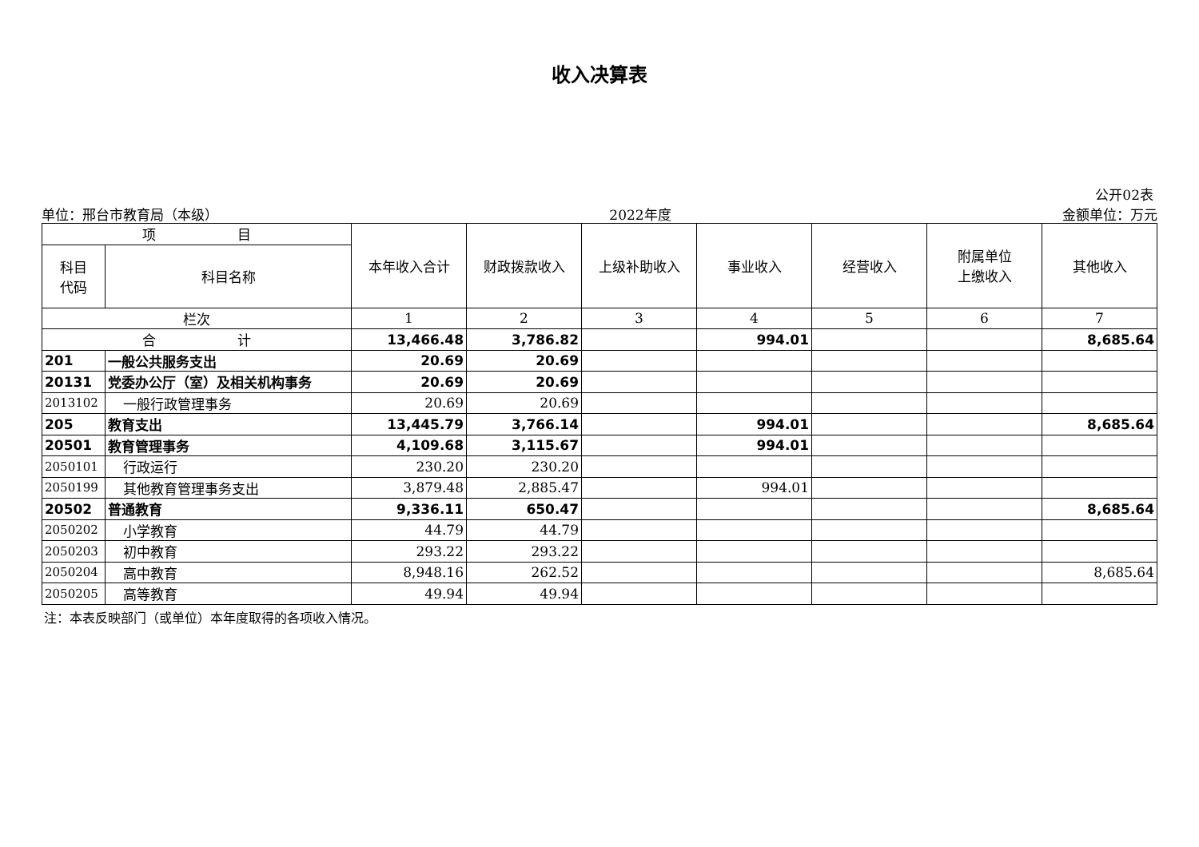收入决算表
公开02表
单位：邢台市教育局（本级） 2022年度 金额单位：万元
| 项 目 | | 本年收入合计 | 财政拨款收入 | 上级补助收入 | 事业收入 | 经营收入 | 附属单位 上缴收入 | 其他收入 |
| --- | --- | --- | --- | --- | --- | --- | --- | --- |
| 科目 代码 | 科目名称 | | | | | | | |
| 栏次 | | 1 | 2 | 3 | 4 | 5 | 6 | 7 |
| 合 计 | | 13,466.48 | 3,786.82 | | 994.01 | | | 8,685.64 |
| 201 | 一般公共服务支出 | 20.69 | 20.69 | | | | | |
| 20131 | 党委办公厅（室）及相关机构事务 | 20.69 | 20.69 | | | | | |
| 2013102 | 一般行政管理事务 | 20.69 | 20.69 | | | | | |
| 205 | 教育支出 | 13,445.79 | 3,766.14 | | 994.01 | | | 8,685.64 |
| 20501 | 教育管理事务 | 4,109.68 | 3,115.67 | | 994.01 | | | |
| 2050101 | 行政运行 | 230.20 | 230.20 | | | | | |
| 2050199 | 其他教育管理事务支出 | 3,879.48 | 2,885.47 | | 994.01 | | | |
| 20502 | 普通教育 | 9,336.11 | 650.47 | | | | | 8,685.64 |
| 2050202 | 小学教育 | 44.79 | 44.79 | | | | | |
| 2050203 | 初中教育 | 293.22 | 293.22 | | | | | |
| 2050204 | 高中教育 | 8,948.16 | 262.52 | | | | | 8,685.64 |
| 2050205 | 高等教育 | 49.94 | 49.94 | | | | | |
注：本表反映部门（或单位）本年度取得的各项收入情况。